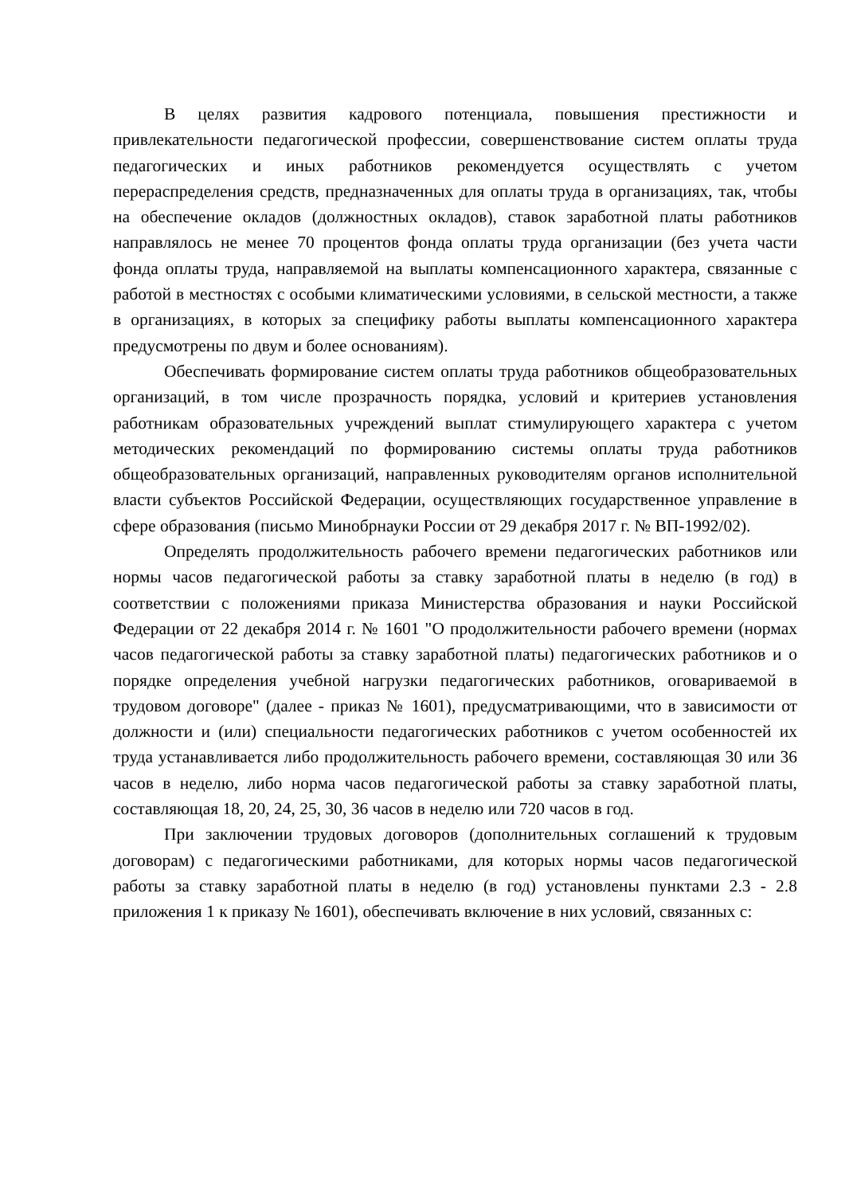В целях развития кадрового потенциала, повышения престижности и привлекательности педагогической профессии, совершенствование систем оплаты труда педагогических и иных работников рекомендуется осуществлять с учетом перераспределения средств, предназначенных для оплаты труда в организациях, так, чтобы на обеспечение окладов (должностных окладов), ставок заработной платы работников направлялось не менее 70 процентов фонда оплаты труда организации (без учета части фонда оплаты труда, направляемой на выплаты компенсационного характера, связанные с работой в местностях с особыми климатическими условиями, в сельской местности, а также в организациях, в которых за специфику работы выплаты компенсационного характера предусмотрены по двум и более основаниям).
Обеспечивать формирование систем оплаты труда работников общеобразовательных организаций, в том числе прозрачность порядка, условий и критериев установления работникам образовательных учреждений выплат стимулирующего характера с учетом методических рекомендаций по формированию системы оплаты труда работников общеобразовательных организаций, направленных руководителям органов исполнительной власти субъектов Российской Федерации, осуществляющих государственное управление в сфере образования (письмо Минобрнауки России от 29 декабря 2017 г. № ВП-1992/02).
Определять продолжительность рабочего времени педагогических работников или нормы часов педагогической работы за ставку заработной платы в неделю (в год) в соответствии с положениями приказа Министерства образования и науки Российской Федерации от 22 декабря 2014 г. № 1601 "О продолжительности рабочего времени (нормах часов педагогической работы за ставку заработной платы) педагогических работников и о порядке определения учебной нагрузки педагогических работников, оговариваемой в трудовом договоре" (далее - приказ № 1601), предусматривающими, что в зависимости от должности и (или) специальности педагогических работников с учетом особенностей их труда устанавливается либо продолжительность рабочего времени, составляющая 30 или 36 часов в неделю, либо норма часов педагогической работы за ставку заработной платы, составляющая 18, 20, 24, 25, 30, 36 часов в неделю или 720 часов в год.
При заключении трудовых договоров (дополнительных соглашений к трудовым договорам) с педагогическими работниками, для которых нормы часов педагогической работы за ставку заработной платы в неделю (в год) установлены пунктами 2.3 - 2.8 приложения 1 к приказу № 1601), обеспечивать включение в них условий, связанных с: